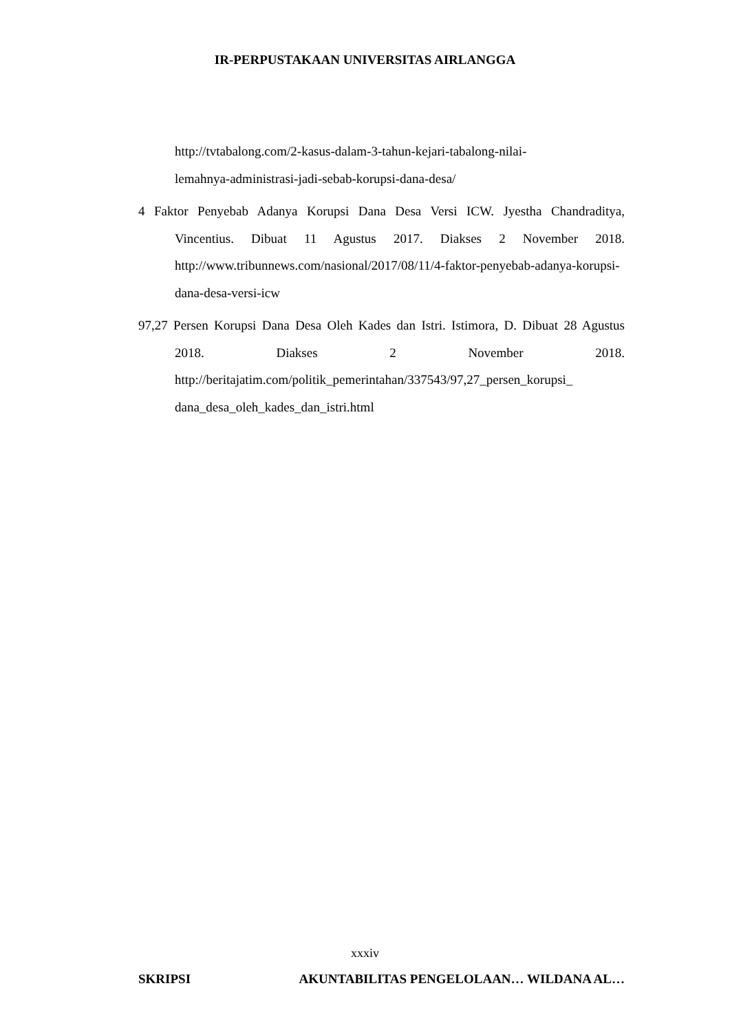IR-PERPUSTAKAAN UNIVERSITAS AIRLANGGA
http://tvtabalong.com/2-kasus-dalam-3-tahun-kejari-tabalong-nilai-
lemahnya-administrasi-jadi-sebab-korupsi-dana-desa/
4 Faktor Penyebab Adanya Korupsi Dana Desa Versi ICW. Jyestha Chandraditya, Vincentius. Dibuat 11 Agustus 2017. Diakses 2 November 2018. http://www.tribunnews.com/nasional/2017/08/11/4-faktor-penyebab-adanya-korupsi-dana-desa-versi-icw
97,27 Persen Korupsi Dana Desa Oleh Kades dan Istri. Istimora, D. Dibuat 28 Agustus 2018. Diakses 2 November 2018. http://beritajatim.com/politik_pemerintahan/337543/97,27_persen_korupsi_ dana_desa_oleh_kades_dan_istri.html
xxxiv
SKRIPSI AKUNTABILITAS PENGELOLAAN… WILDANA AL…